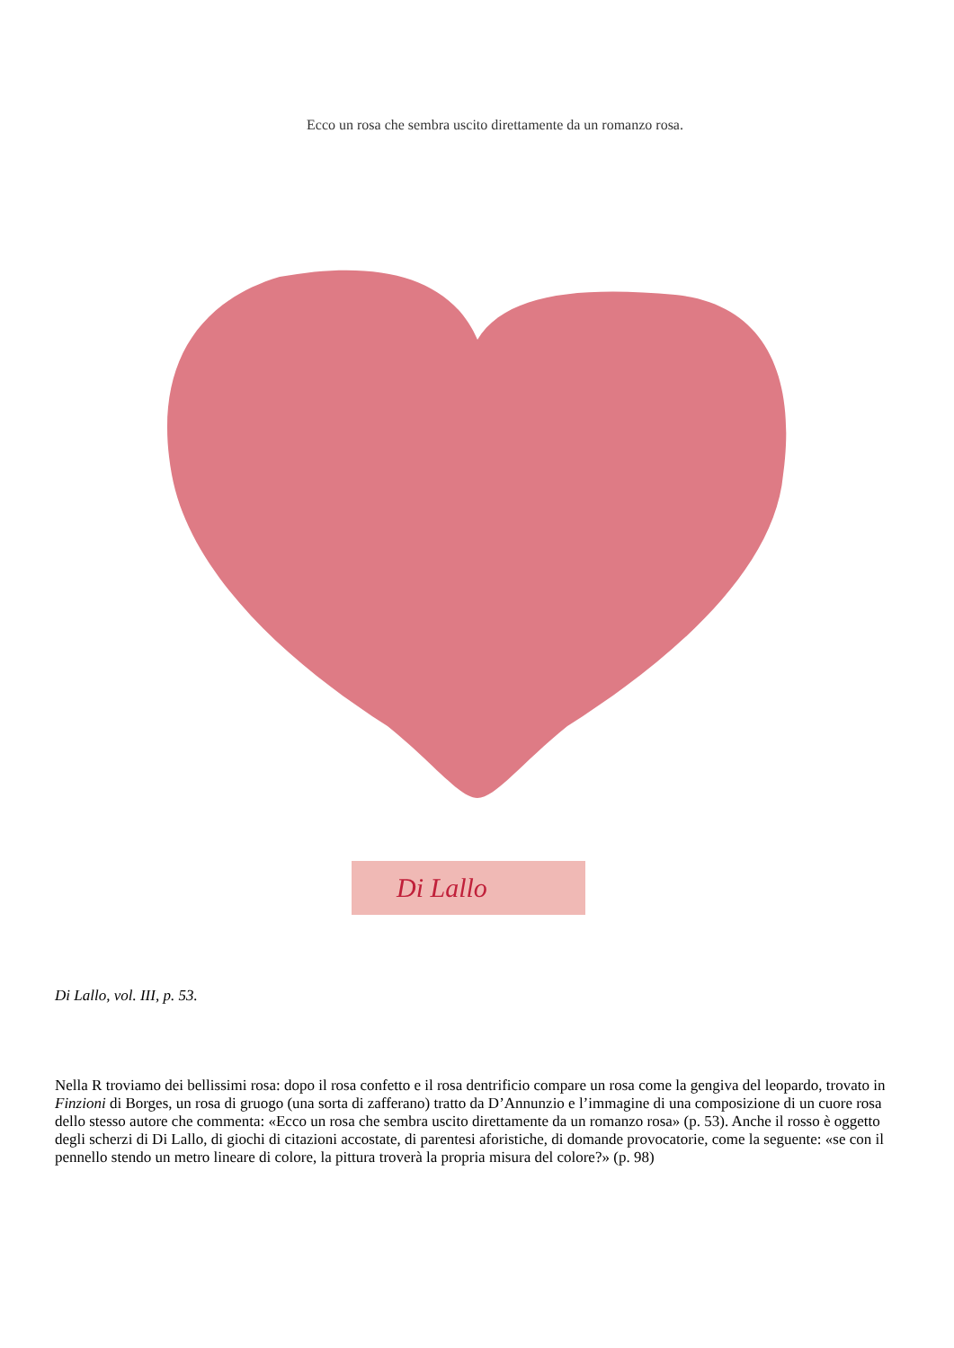Ecco un rosa che sembra uscito direttamente da un romanzo rosa.
Di Lallo
Di Lallo, vol. III, p. 53.
Nella R troviamo dei bellissimi rosa: dopo il rosa confetto e il rosa dentrificio compare un rosa come la gengiva del leopardo, trovato in Finzioni di Borges, un rosa di gruogo (una sorta di zafferano) tratto da D’Annunzio e l’immagine di una composizione di un cuore rosa dello stesso autore che commenta: «Ecco un rosa che sembra uscito direttamente da un romanzo rosa» (p. 53). Anche il rosso è oggetto degli scherzi di Di Lallo, di giochi di citazioni accostate, di parentesi aforistiche, di domande provocatorie, come la seguente: «se con il pennello stendo un metro lineare di colore, la pittura troverà la propria misura del colore?» (p. 98)